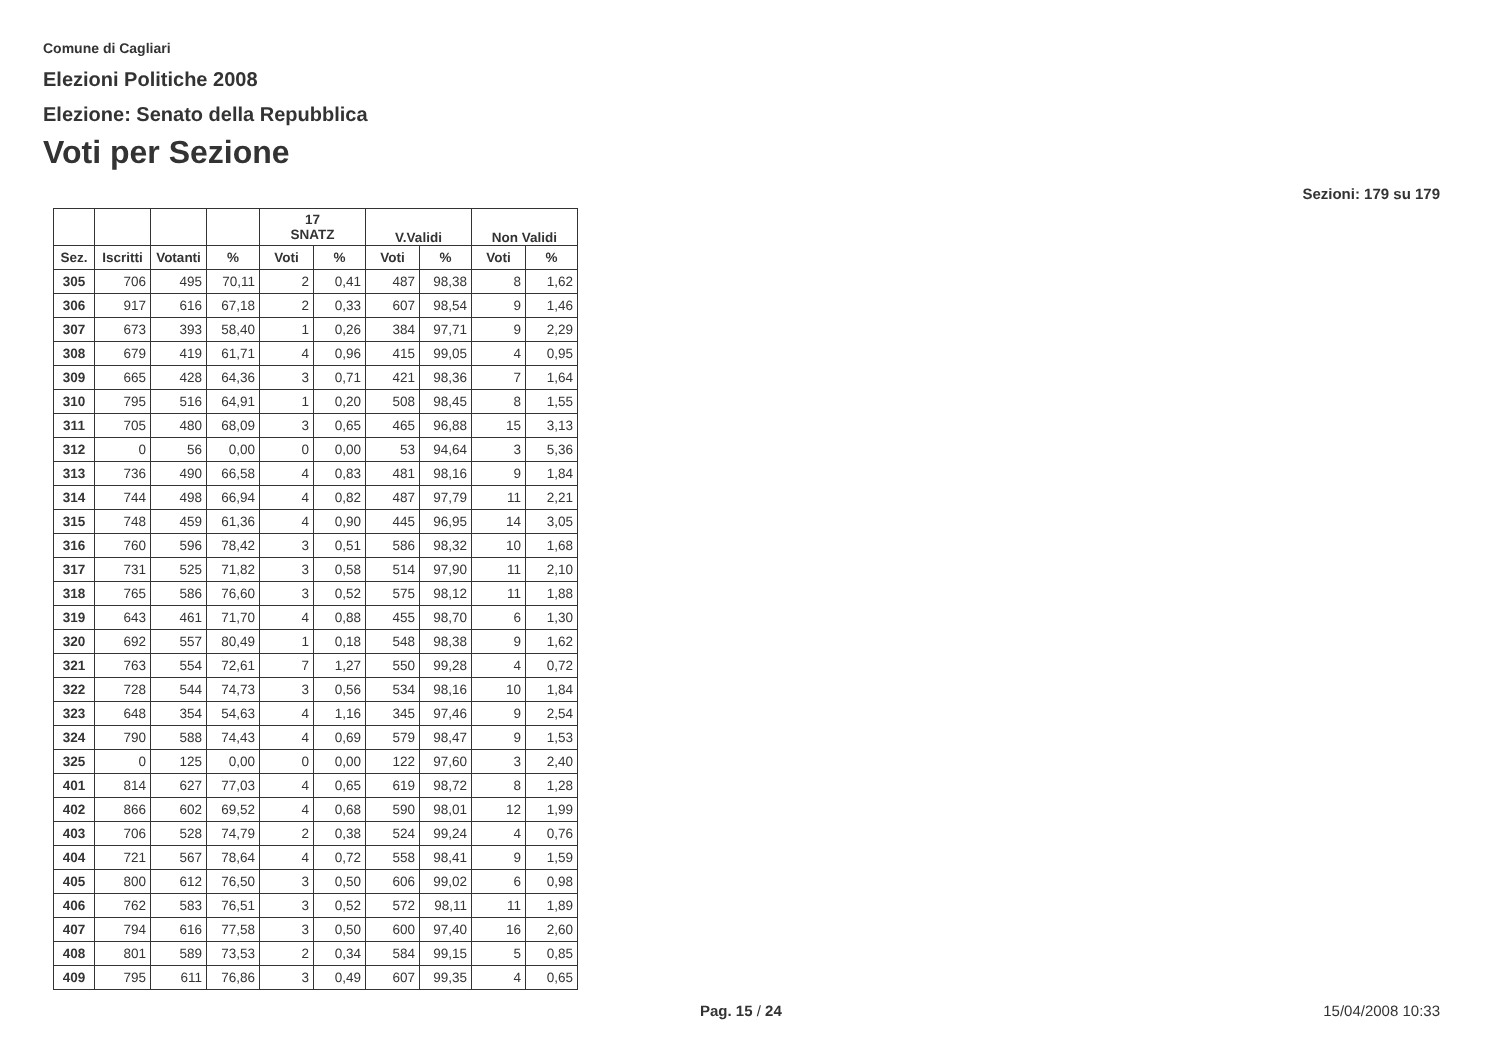Comune di Cagliari
Elezioni Politiche 2008
Elezione: Senato della Repubblica
Voti per Sezione
Sezioni: 179 su 179
| | | | | 17 SNATZ | | V.Validi | | Non Validi | |
| --- | --- | --- | --- | --- | --- | --- | --- | --- | --- |
| Sez. | Iscritti | Votanti | % | Voti | % | Voti | % | Voti | % |
| 305 | 706 | 495 | 70,11 | 2 | 0,41 | 487 | 98,38 | 8 | 1,62 |
| 306 | 917 | 616 | 67,18 | 2 | 0,33 | 607 | 98,54 | 9 | 1,46 |
| 307 | 673 | 393 | 58,40 | 1 | 0,26 | 384 | 97,71 | 9 | 2,29 |
| 308 | 679 | 419 | 61,71 | 4 | 0,96 | 415 | 99,05 | 4 | 0,95 |
| 309 | 665 | 428 | 64,36 | 3 | 0,71 | 421 | 98,36 | 7 | 1,64 |
| 310 | 795 | 516 | 64,91 | 1 | 0,20 | 508 | 98,45 | 8 | 1,55 |
| 311 | 705 | 480 | 68,09 | 3 | 0,65 | 465 | 96,88 | 15 | 3,13 |
| 312 | 0 | 56 | 0,00 | 0 | 0,00 | 53 | 94,64 | 3 | 5,36 |
| 313 | 736 | 490 | 66,58 | 4 | 0,83 | 481 | 98,16 | 9 | 1,84 |
| 314 | 744 | 498 | 66,94 | 4 | 0,82 | 487 | 97,79 | 11 | 2,21 |
| 315 | 748 | 459 | 61,36 | 4 | 0,90 | 445 | 96,95 | 14 | 3,05 |
| 316 | 760 | 596 | 78,42 | 3 | 0,51 | 586 | 98,32 | 10 | 1,68 |
| 317 | 731 | 525 | 71,82 | 3 | 0,58 | 514 | 97,90 | 11 | 2,10 |
| 318 | 765 | 586 | 76,60 | 3 | 0,52 | 575 | 98,12 | 11 | 1,88 |
| 319 | 643 | 461 | 71,70 | 4 | 0,88 | 455 | 98,70 | 6 | 1,30 |
| 320 | 692 | 557 | 80,49 | 1 | 0,18 | 548 | 98,38 | 9 | 1,62 |
| 321 | 763 | 554 | 72,61 | 7 | 1,27 | 550 | 99,28 | 4 | 0,72 |
| 322 | 728 | 544 | 74,73 | 3 | 0,56 | 534 | 98,16 | 10 | 1,84 |
| 323 | 648 | 354 | 54,63 | 4 | 1,16 | 345 | 97,46 | 9 | 2,54 |
| 324 | 790 | 588 | 74,43 | 4 | 0,69 | 579 | 98,47 | 9 | 1,53 |
| 325 | 0 | 125 | 0,00 | 0 | 0,00 | 122 | 97,60 | 3 | 2,40 |
| 401 | 814 | 627 | 77,03 | 4 | 0,65 | 619 | 98,72 | 8 | 1,28 |
| 402 | 866 | 602 | 69,52 | 4 | 0,68 | 590 | 98,01 | 12 | 1,99 |
| 403 | 706 | 528 | 74,79 | 2 | 0,38 | 524 | 99,24 | 4 | 0,76 |
| 404 | 721 | 567 | 78,64 | 4 | 0,72 | 558 | 98,41 | 9 | 1,59 |
| 405 | 800 | 612 | 76,50 | 3 | 0,50 | 606 | 99,02 | 6 | 0,98 |
| 406 | 762 | 583 | 76,51 | 3 | 0,52 | 572 | 98,11 | 11 | 1,89 |
| 407 | 794 | 616 | 77,58 | 3 | 0,50 | 600 | 97,40 | 16 | 2,60 |
| 408 | 801 | 589 | 73,53 | 2 | 0,34 | 584 | 99,15 | 5 | 0,85 |
| 409 | 795 | 611 | 76,86 | 3 | 0,49 | 607 | 99,35 | 4 | 0,65 |
Pag. 15 / 24 15/04/2008 10:33